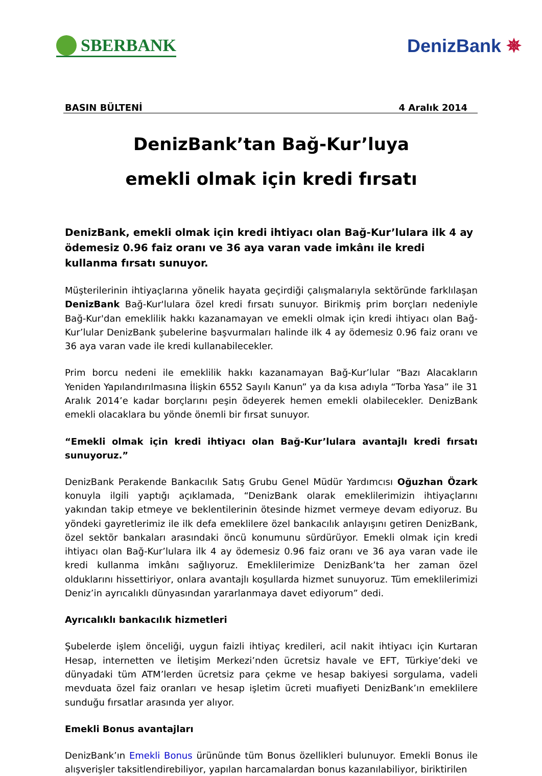SBERBANK DenizBank ✵
BASIN BÜLTENİ 4 Aralık 2014
DenizBank’tan Bağ-Kur’luya
emekli olmak için kredi fırsatı
DenizBank, emekli olmak için kredi ihtiyacı olan Bağ-Kur’lulara ilk 4 ay ödemesiz 0.96 faiz oranı ve 36 aya varan vade imkânı ile kredi kullanma fırsatı sunuyor.
Müşterilerinin ihtiyaçlarına yönelik hayata geçirdiği çalışmalarıyla sektöründe farklılaşan DenizBank Bağ-Kur'lulara özel kredi fırsatı sunuyor. Birikmiş prim borçları nedeniyle Bağ-Kur'dan emeklilik hakkı kazanamayan ve emekli olmak için kredi ihtiyacı olan Bağ-Kur’lular DenizBank şubelerine başvurmaları halinde ilk 4 ay ödemesiz 0.96 faiz oranı ve 36 aya varan vade ile kredi kullanabilecekler.
Prim borcu nedeni ile emeklilik hakkı kazanamayan Bağ-Kur’lular “Bazı Alacakların Yeniden Yapılandırılmasına İlişkin 6552 Sayılı Kanun” ya da kısa adıyla “Torba Yasa” ile 31 Aralık 2014’e kadar borçlarını peşin ödeyerek hemen emekli olabilecekler. DenizBank emekli olacaklara bu yönde önemli bir fırsat sunuyor.
“Emekli olmak için kredi ihtiyacı olan Bağ-Kur’lulara avantajlı kredi fırsatı sunuyoruz.”
DenizBank Perakende Bankacılık Satış Grubu Genel Müdür Yardımcısı Oğuzhan Özark konuyla ilgili yaptığı açıklamada, “DenizBank olarak emeklilerimizin ihtiyaçlarını yakından takip etmeye ve beklentilerinin ötesinde hizmet vermeye devam ediyoruz. Bu yöndeki gayretlerimiz ile ilk defa emeklilere özel bankacılık anlayışını getiren DenizBank, özel sektör bankaları arasındaki öncü konumunu sürdürüyor. Emekli olmak için kredi ihtiyacı olan Bağ-Kur’lulara ilk 4 ay ödemesiz 0.96 faiz oranı ve 36 aya varan vade ile kredi kullanma imkânı sağlıyoruz. Emeklilerimize DenizBank’ta her zaman özel olduklarını hissettiriyor, onlara avantajlı koşullarda hizmet sunuyoruz. Tüm emeklilerimizi Deniz’in ayrıcalıklı dünyasından yararlanmaya davet ediyorum” dedi.
Ayrıcalıklı bankacılık hizmetleri
Şubelerde işlem önceliği, uygun faizli ihtiyaç kredileri, acil nakit ihtiyacı için Kurtaran Hesap, internetten ve İletişim Merkezi’nden ücretsiz havale ve EFT, Türkiye’deki ve dünyadaki tüm ATM’lerden ücretsiz para çekme ve hesap bakiyesi sorgulama, vadeli mevduata özel faiz oranları ve hesap işletim ücreti muafiyeti DenizBank’ın emeklilere sunduğu fırsatlar arasında yer alıyor.
Emekli Bonus avantajları
DenizBank’ın Emekli Bonus ürününde tüm Bonus özellikleri bulunuyor. Emekli Bonus ile alışverişler taksitlendirebiliyor, yapılan harcamalardan bonus kazanılabiliyor, biriktirilen